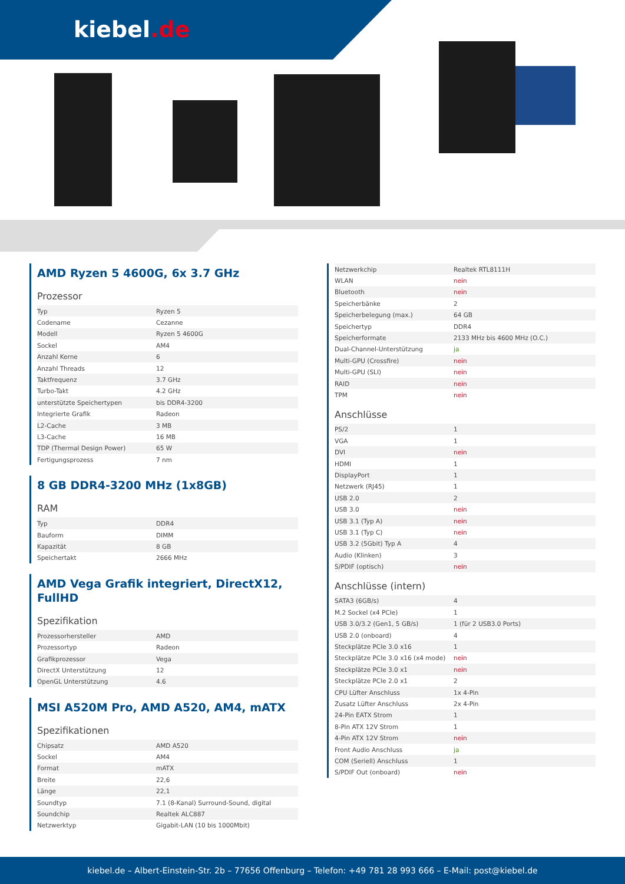kiebel.de
AMD Ryzen 5 4600G, 6x 3.7 GHz
Prozessor
| Typ | Ryzen 5 |
| Codename | Cezanne |
| Modell | Ryzen 5 4600G |
| Sockel | AM4 |
| Anzahl Kerne | 6 |
| Anzahl Threads | 12 |
| Taktfrequenz | 3.7 GHz |
| Turbo-Takt | 4.2 GHz |
| unterstützte Speichertypen | bis DDR4-3200 |
| Integrierte Grafik | Radeon |
| L2-Cache | 3 MB |
| L3-Cache | 16 MB |
| TDP (Thermal Design Power) | 65 W |
| Fertigungsprozess | 7 nm |
8 GB DDR4-3200 MHz (1x8GB)
RAM
| Typ | DDR4 |
| Bauform | DIMM |
| Kapazität | 8 GB |
| Speichertakt | 2666 MHz |
AMD Vega Grafik integriert, DirectX12, FullHD
Spezifikation
| Prozessorhersteller | AMD |
| Prozessortyp | Radeon |
| Grafikprozessor | Vega |
| DirectX Unterstützung | 12 |
| OpenGL Unterstützung | 4.6 |
MSI A520M Pro, AMD A520, AM4, mATX
Spezifikationen
| Chipsatz | AMD A520 |
| Sockel | AM4 |
| Format | mATX |
| Breite | 22,6 |
| Länge | 22,1 |
| Soundtyp | 7.1 (8-Kanal) Surround-Sound, digital |
| Soundchip | Realtek ALC887 |
| Netzwerktyp | Gigabit-LAN (10 bis 1000Mbit) |
| Netzwerkchip | Realtek RTL8111H |
| WLAN | nein |
| Bluetooth | nein |
| Speicherbänke | 2 |
| Speicherbelegung (max.) | 64 GB |
| Speichertyp | DDR4 |
| Speicherformate | 2133 MHz bis 4600 MHz (O.C.) |
| Dual-Channel-Unterstützung | ja |
| Multi-GPU (Crossfire) | nein |
| Multi-GPU (SLI) | nein |
| RAID | nein |
| TPM | nein |
Anschlüsse
| PS/2 | 1 |
| VGA | 1 |
| DVI | nein |
| HDMI | 1 |
| DisplayPort | 1 |
| Netzwerk (RJ45) | 1 |
| USB 2.0 | 2 |
| USB 3.0 | nein |
| USB 3.1 (Typ A) | nein |
| USB 3.1 (Typ C) | nein |
| USB 3.2 (5Gbit) Typ A | 4 |
| Audio (Klinken) | 3 |
| S/PDIF (optisch) | nein |
Anschlüsse (intern)
| SATA3 (6GB/s) | 4 |
| M.2 Sockel (x4 PCIe) | 1 |
| USB 3.0/3.2 (Gen1, 5 GB/s) | 1 (für 2 USB3.0 Ports) |
| USB 2.0 (onboard) | 4 |
| Steckplätze PCIe 3.0 x16 | 1 |
| Steckplätze PCIe 3.0 x16 (x4 mode) | nein |
| Steckplätze PCIe 3.0 x1 | nein |
| Steckplätze PCIe 2.0 x1 | 2 |
| CPU Lüfter Anschluss | 1x 4-Pin |
| Zusatz Lüfter Anschluss | 2x 4-Pin |
| 24-Pin EATX Strom | 1 |
| 8-Pin ATX 12V Strom | 1 |
| 4-Pin ATX 12V Strom | nein |
| Front Audio Anschluss | ja |
| COM (Seriell) Anschluss | 1 |
| S/PDIF Out (onboard) | nein |
kiebel.de – Albert-Einstein-Str. 2b – 77656 Offenburg – Telefon: +49 781 28 993 666 – E-Mail: post@kiebel.de